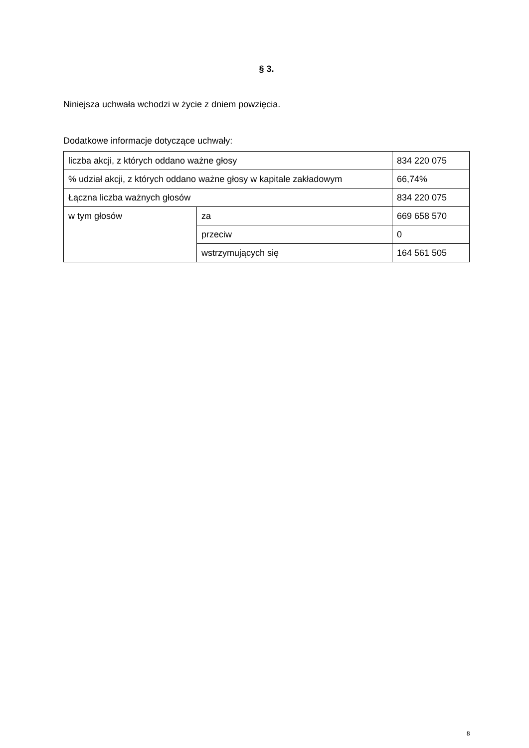§ 3.
Niniejsza uchwała wchodzi w życie z dniem powzięcia.
Dodatkowe informacje dotyczące uchwały:
| liczba akcji, z których oddano ważne głosy | | 834 220 075 |
| % udział akcji, z których oddano ważne głosy w kapitale zakładowym | | 66,74% |
| Łączna liczba ważnych głosów | | 834 220 075 |
| w tym głosów | za | 669 658 570 |
| | przeciw | 0 |
| | wstrzymujących się | 164 561 505 |
8